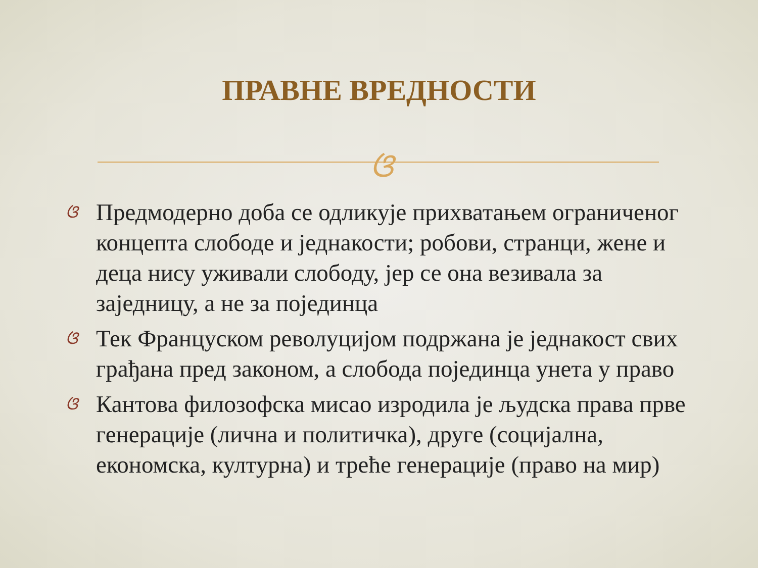ПРАВНЕ ВРЕДНОСТИ
ଓ
ଓ Предмодерно доба се одликује прихватањем ограниченог концепта слободе и једнакости; робови, странци, жене и деца нису уживали слободу, јер се она везивала за заједницу, а не за појединца
ଓ Тек Француском револуцијом подржана је једнакост свих грађана пред законом, а слобода појединца унета у право
ଓ Кантова филозофска мисао изродила је људска права прве генерације (лична и политичка), друге (социјална, економска, културна) и треће генерације (право на мир)